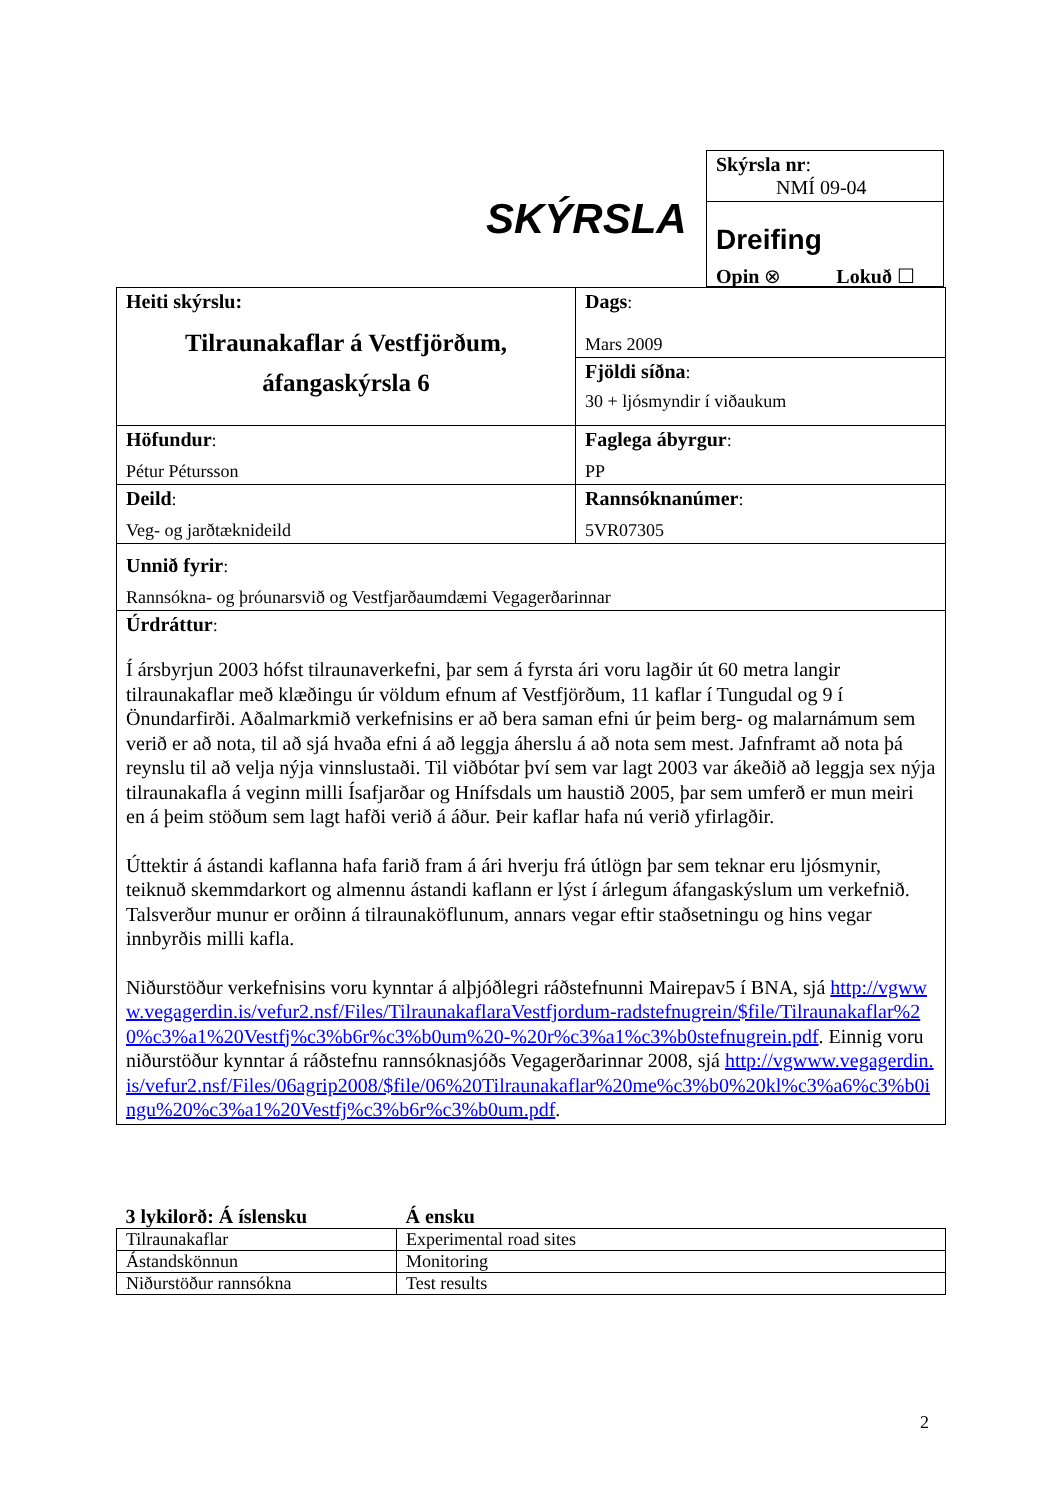SKÝRSLA
Skýrsla nr:
NMÍ 09-04
Dreifing
Opin ⊗ Lokuð ☐
| Heiti skýrslu: Tilraunakaflar á Vestfjörðum, áfangaskýrsla 6 | Dags : Mars 2009 |
| | Fjöldi síðna : 30 + ljósmyndir í viðaukum |
| Höfundur : Pétur Pétursson | Faglega ábyrgur : PP |
| Deild : Veg- og jarðtæknideild | Rannsóknanúmer : 5VR07305 |
| Unnið fyrir : Rannsókna- og þróunarsvið og Vestfjarðaumdæmi Vegagerðarinnar | |
| Úrdráttur : Í ársbyrjun 2003 hófst tilraunaverkefni, þar sem á fyrsta ári voru lagðir út 60 metra langir tilraunakaflar með klæðingu úr völdum efnum af Vestfjörðum, 11 kaflar í Tungudal og 9 í Önundarfirði. Aðalmarkmið verkefnisins er að bera saman efni úr þeim berg- og malarnámum sem verið er að nota, til að sjá hvaða efni á að leggja áherslu á að nota sem mest. Jafnframt að nota þá reynslu til að velja nýja vinnslustaði. Til viðbótar því sem var lagt 2003 var ákeðið að leggja sex nýja tilraunakafla á veginn milli Ísafjarðar og Hnífsdals um haustið 2005, þar sem umferð er mun meiri en á þeim stöðum sem lagt hafði verið á áður. Þeir kaflar hafa nú verið yfirlagðir. Úttektir á ástandi kaflanna hafa farið fram á ári hverju frá útlögn þar sem teknar eru ljósmynir, teiknuð skemmdarkort og almennu ástandi kaflann er lýst í árlegum áfangaskýslum um verkefnið. Talsverður munur er orðinn á tilraunaköflunum, annars vegar eftir staðsetningu og hins vegar innbyrðis milli kafla. Niðurstöður verkefnisins voru kynntar á alþjóðlegri ráðstefnunni Mairepav5 í BNA, sjá http://vgwww.vegagerdin.is/vefur2.nsf/Files/TilraunakaflaraVestfjordum-radstefnugrein/$file/Tilraunakaflar%20%c3%a1%20Vestfj%c3%b6r%c3%b0um%20-%20r%c3%a1%c3%b0stefnugrein.pdf . Einnig voru niðurstöður kynntar á ráðstefnu rannsóknasjóðs Vegagerðarinnar 2008, sjá http://vgwww.vegagerdin.is/vefur2.nsf/Files/06agrip2008/$file/06%20Tilraunakaflar%20me%c3%b0%20kl%c3%a6%c3%b0ingu%20%c3%a1%20Vestfj%c3%b6r%c3%b0um.pdf . | |
| 3 lykilorð: Á íslensku | Á ensku |
| --- | --- |
| Tilraunakaflar | Experimental road sites |
| Ástandskönnun | Monitoring |
| Niðurstöður rannsókna | Test results |
2